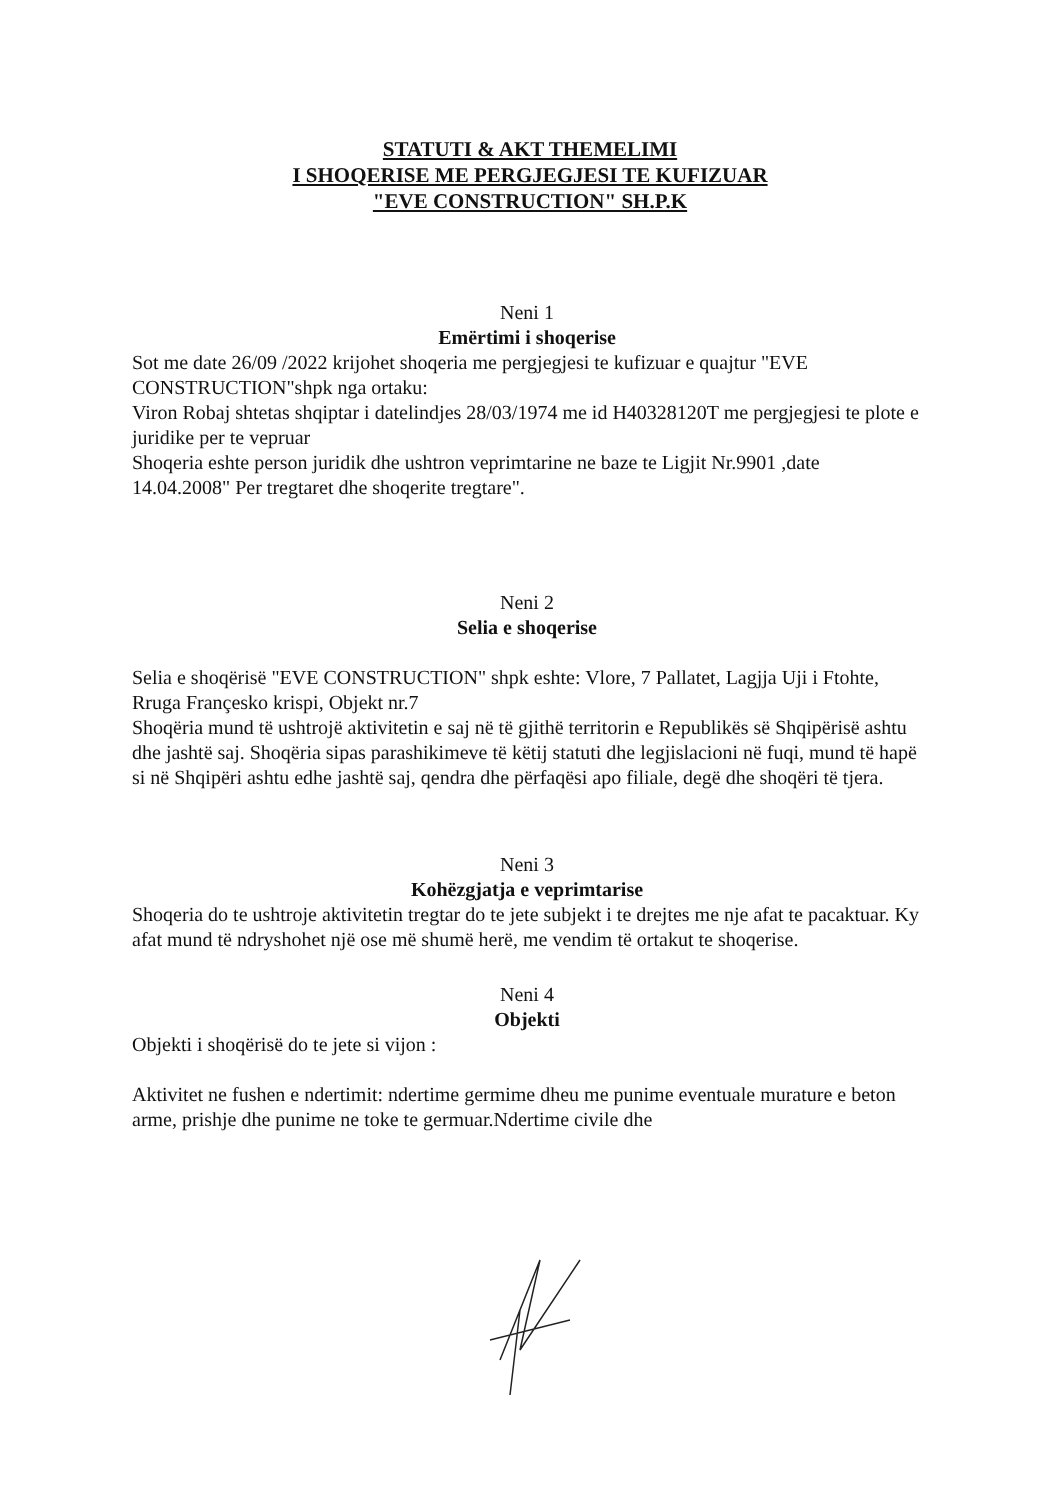STATUTI & AKT THEMELIMI
I SHOQERISE ME PERGJEGJESI TE KUFIZUAR
"EVE CONSTRUCTION" SH.P.K
Neni 1
Emërtimi i shoqerise
Sot me date 26/09 /2022 krijohet shoqeria me pergjegjesi te kufizuar e quajtur "EVE CONSTRUCTION"shpk nga ortaku:
Viron Robaj shtetas shqiptar i datelindjes 28/03/1974 me id H40328120T me pergjegjesi te plote e juridike per te vepruar
Shoqeria eshte person juridik dhe ushtron veprimtarine ne baze te Ligjit Nr.9901 ,date 14.04.2008" Per tregtaret dhe shoqerite tregtare".
Neni 2
Selia e shoqerise
Selia e shoqërisë "EVE CONSTRUCTION" shpk eshte: Vlore, 7 Pallatet, Lagjja Uji i Ftohte, Rruga Françesko krispi, Objekt nr.7
Shoqëria mund të ushtrojë aktivitetin e saj në të gjithë territorin e Republikës së Shqipërisë ashtu dhe jashtë saj. Shoqëria sipas parashikimeve të këtij statuti dhe legjislacioni në fuqi, mund të hapë si në Shqipëri ashtu edhe jashtë saj, qendra dhe përfaqësi apo filiale, degë dhe shoqëri të tjera.
Neni 3
Kohëzgjatja e veprimtarise
Shoqeria do te ushtroje aktivitetin tregtar do te jete subjekt i te drejtes me nje afat te pacaktuar. Ky afat mund të ndryshohet një ose më shumë herë, me vendim të ortakut te shoqerise.
Neni 4
Objekti
Objekti i shoqërisë do te jete si vijon :
Aktivitet ne fushen e ndertimit: ndertime germime dheu me punime eventuale murature e beton arme, prishje dhe punime ne toke te germuar.Ndertime civile dhe